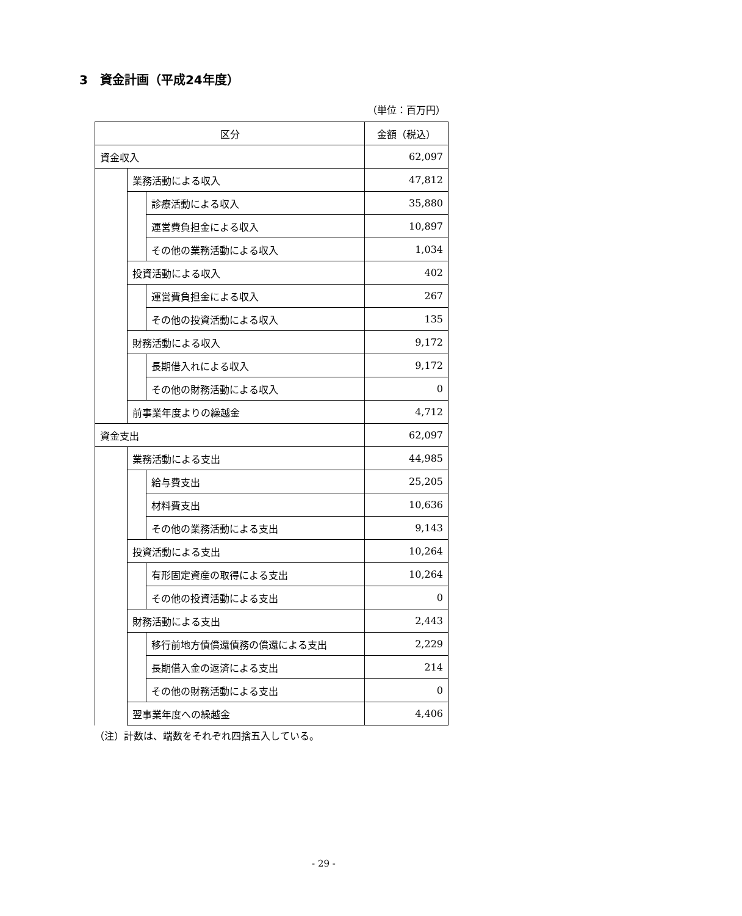3　資金計画（平成24年度）
（単位：百万円）
| 区分 | | | 金額（税込） |
| --- | --- | --- | --- |
| 資金収入 | | | 62,097 |
| | 業務活動による収入 | | 47,812 |
| | | 診療活動による収入 | 35,880 |
| | | 運営費負担金による収入 | 10,897 |
| | | その他の業務活動による収入 | 1,034 |
| | 投資活動による収入 | | 402 |
| | | 運営費負担金による収入 | 267 |
| | | その他の投資活動による収入 | 135 |
| | 財務活動による収入 | | 9,172 |
| | | 長期借入れによる収入 | 9,172 |
| | | その他の財務活動による収入 | 0 |
| | 前事業年度よりの繰越金 | | 4,712 |
| 資金支出 | | | 62,097 |
| | 業務活動による支出 | | 44,985 |
| | | 給与費支出 | 25,205 |
| | | 材料費支出 | 10,636 |
| | | その他の業務活動による支出 | 9,143 |
| | 投資活動による支出 | | 10,264 |
| | | 有形固定資産の取得による支出 | 10,264 |
| | | その他の投資活動による支出 | 0 |
| | 財務活動による支出 | | 2,443 |
| | | 移行前地方債償還債務の償還による支出 | 2,229 |
| | | 長期借入金の返済による支出 | 214 |
| | | その他の財務活動による支出 | 0 |
| | 翌事業年度への繰越金 | | 4,406 |
（注）計数は、端数をそれぞれ四捨五入している。
- 29 -